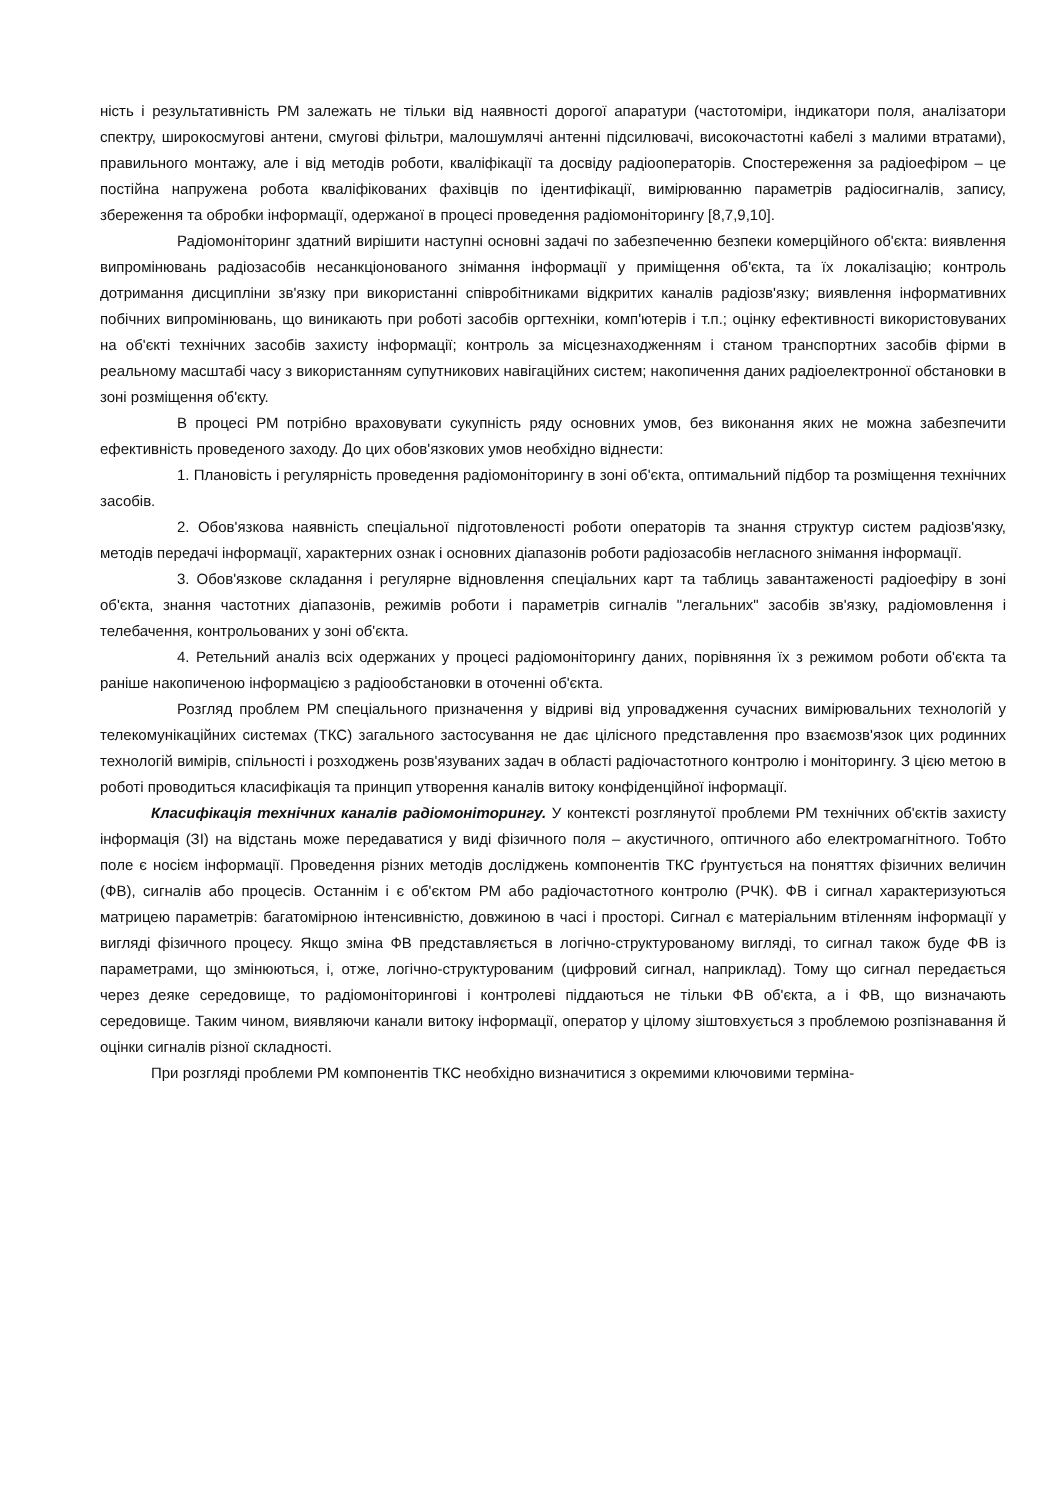ність і результативність РМ залежать не тільки від наявності дорогої апаратури (частотоміри, індикатори поля, аналізатори спектру, широкосмугові антени, смугові фільтри, малошумлячі антенні підсилювачі, високочастотні кабелі з малими втратами), правильного монтажу, але і від методів роботи, кваліфікації та досвіду радіооператорів. Спостереження за радіоефіром – це постійна напружена робота кваліфікованих фахівців по ідентифікації, вимірюванню параметрів радіосигналів, запису, збереження та обробки інформації, одержаної в процесі проведення радіомоніторингу [8,7,9,10].
Радіомоніторинг здатний вирішити наступні основні задачі по забезпеченню безпеки комерційного об'єкта: виявлення випромінювань радіозасобів несанкціонованого знімання інформації у приміщення об'єкта, та їх локалізацію; контроль дотримання дисципліни зв'язку при використанні співробітниками відкритих каналів радіозв'язку; виявлення інформативних побічних випромінювань, що виникають при роботі засобів оргтехніки, комп'ютерів і т.п.; оцінку ефективності використовуваних на об'єкті технічних засобів захисту інформації; контроль за місцезнаходженням і станом транспортних засобів фірми в реальному масштабі часу з використанням супутникових навігаційних систем; накопичення даних радіоелектронної обстановки в зоні розміщення об'єкту.
В процесі РМ потрібно враховувати сукупність ряду основних умов, без виконання яких не можна забезпечити ефективність проведеного заходу. До цих обов'язкових умов необхідно віднести:
1. Плановість і регулярність проведення радіомоніторингу в зоні об'єкта, оптимальний підбор та розміщення технічних засобів.
2. Обов'язкова наявність спеціальної підготовленості роботи операторів та знання структур систем радіозв'язку, методів передачі інформації, характерних ознак і основних діапазонів роботи радіозасобів негласного знімання інформації.
3. Обов'язкове складання і регулярне відновлення спеціальних карт та таблиць завантаженості радіоефіру в зоні об'єкта, знання частотних діапазонів, режимів роботи і параметрів сигналів "легальних" засобів зв'язку, радіомовлення і телебачення, контрольованих у зоні об'єкта.
4. Ретельний аналіз всіх одержаних у процесі радіомоніторингу даних, порівняння їх з режимом роботи об'єкта та раніше накопиченою інформацією з радіообстановки в оточенні об'єкта.
Розгляд проблем РМ спеціального призначення у відриві від упровадження сучасних вимірювальних технологій у телекомунікаційних системах (ТКС) загального застосування не дає цілісного представлення про взаємозв'язок цих родинних технологій вимірів, спільності і розходжень розв'язуваних задач в області радіочастотного контролю і моніторингу. З цією метою в роботі проводиться класифікація та принцип утворення каналів витоку конфіденційної інформації.
Класифікація технічних каналів радіомоніторингу. У контексті розглянутої проблеми РМ технічних об'єктів захисту інформація (ЗІ) на відстань може передаватися у виді фізичного поля – акустичного, оптичного або електромагнітного. Тобто поле є носієм інформації. Проведення різних методів досліджень компонентів ТКС ґрунтується на поняттях фізичних величин (ФВ), сигналів або процесів. Останнім і є об'єктом РМ або радіочастотного контролю (РЧК). ФВ і сигнал характеризуються матрицею параметрів: багатомірною інтенсивністю, довжиною в часі і просторі. Сигнал є матеріальним втіленням інформації у вигляді фізичного процесу. Якщо зміна ФВ представляється в логічно-структурованому вигляді, то сигнал також буде ФВ із параметрами, що змінюються, і, отже, логічно-структурованим (цифровий сигнал, наприклад). Тому що сигнал передається через деяке середовище, то радіомоніторингові і контролеві піддаються не тільки ФВ об'єкта, а і ФВ, що визначають середовище. Таким чином, виявляючи канали витоку інформації, оператор у цілому зіштовхується з проблемою розпізнавання й оцінки сигналів різної складності.
При розгляді проблеми РМ компонентів ТКС необхідно визначитися з окремими ключовими терміна-